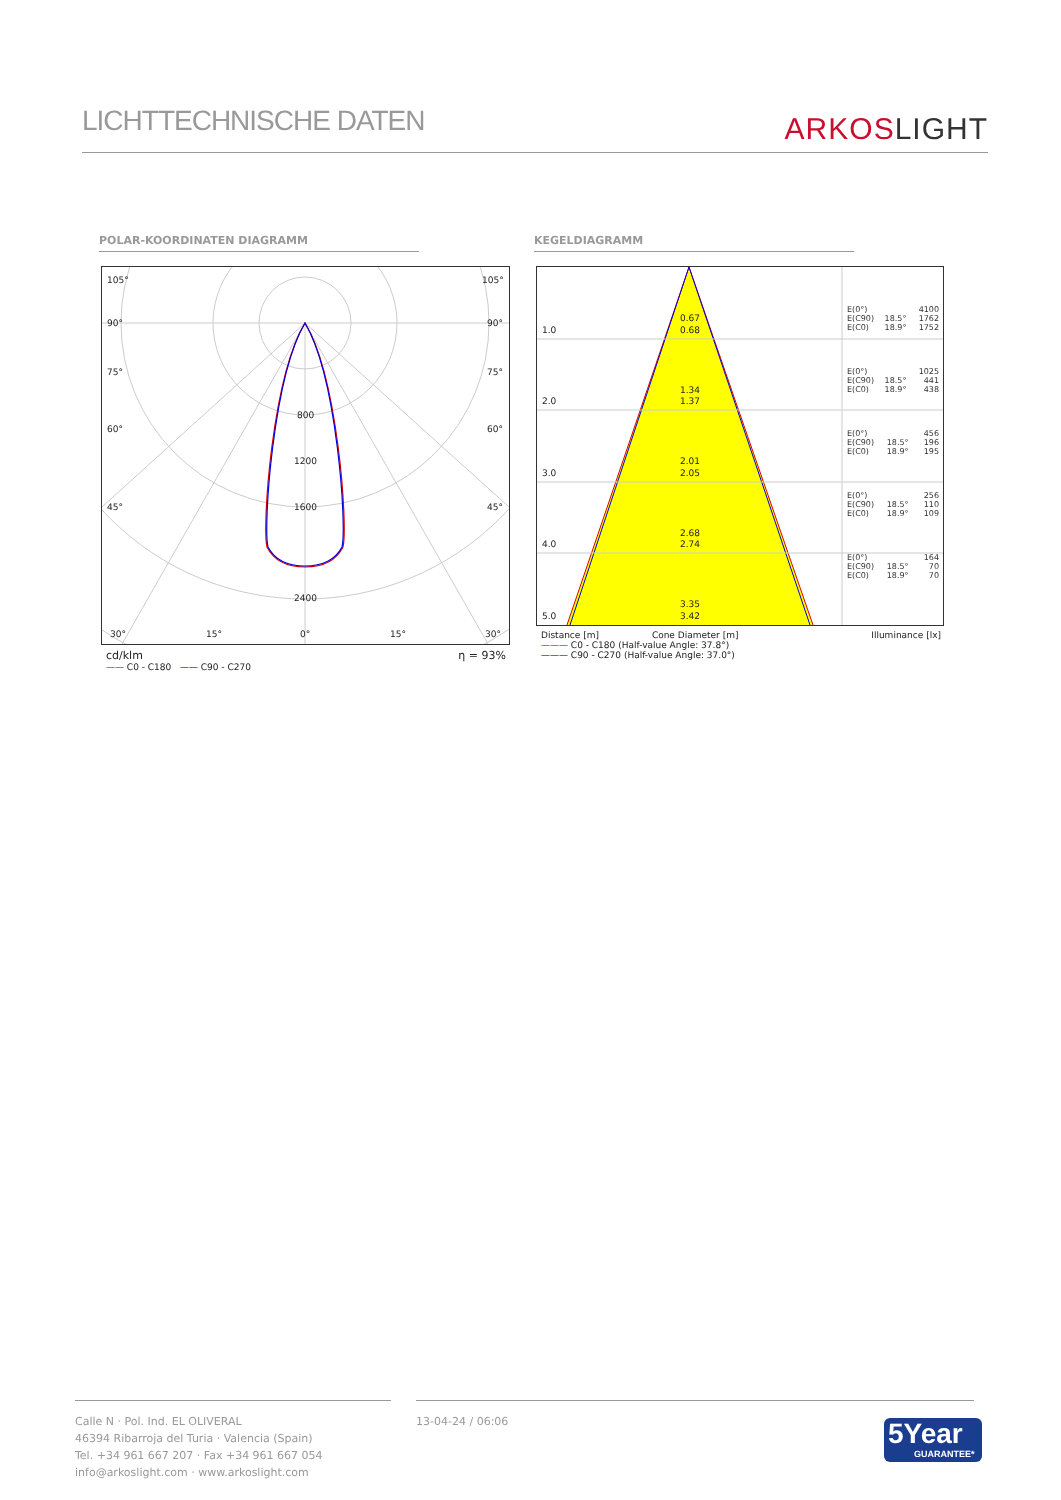LICHTTECHNISCHE DATEN
ARKOSLIGHT
POLAR-KOORDINATEN DIAGRAMM KEGELDIAGRAMM
105°
105°
90°
90°
75°
75°
60°
60°
45°
45°
800
1200
1600
2400
30°
15°
0°
15°
30°
cd/klm η = 93%
—— C0 - C180 —— C90 - C270
1.0
2.0
3.0
4.0
5.0
0.67
0.68
1.34
1.37
2.01
2.05
2.68
2.74
3.35
3.42
| E(0°) | | 4100 |
| E(C90) | 18.5° | 1762 |
| E(C0) | 18.9° | 1752 |
| E(0°) | | 1025 |
| E(C90) | 18.5° | 441 |
| E(C0) | 18.9° | 438 |
| E(0°) | | 456 |
| E(C90) | 18.5° | 196 |
| E(C0) | 18.9° | 195 |
| E(0°) | | 256 |
| E(C90) | 18.5° | 110 |
| E(C0) | 18.9° | 109 |
| E(0°) | | 164 |
| E(C90) | 18.5° | 70 |
| E(C0) | 18.9° | 70 |
Distance [m] Cone Diameter [m] Illuminance [lx]
——— C0 - C180 (Half-value Angle: 37.8°)
——— C90 - C270 (Half-value Angle: 37.0°)
Calle N · Pol. Ind. EL OLIVERAL
46394 Ribarroja del Turia · Valencia (Spain)
Tel. +34 961 667 207 · Fax +34 961 667 054
info@arkoslight.com · www.arkoslight.com
13-04-24 / 06:06
5Year
GUARANTEE*